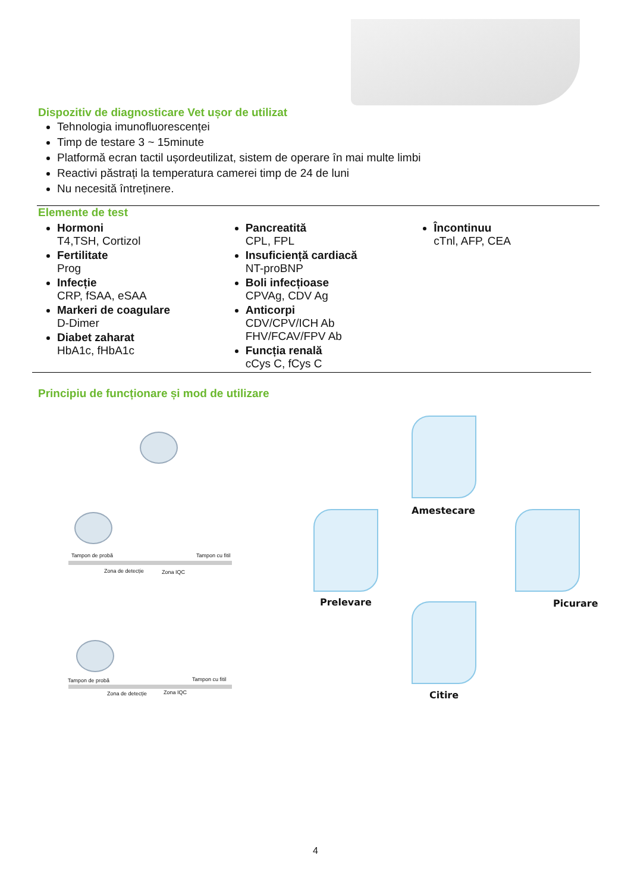Dispozitiv de diagnosticare Vet ușor de utilizat
Tehnologia imunofluorescenței
Timp de testare 3 ~ 15minute
Platformă ecran tactil ușordeutilizat, sistem de operare în mai multe limbi
Reactivi păstrați la temperatura camerei timp de 24 de luni
Nu necesită întreținere.
Elemente de test
Hormoni
T4,TSH, Cortizol
Fertilitate
Prog
Infecție
CRP, fSAA, eSAA
Markeri de coagulare
D-Dimer
Diabet zaharat
HbA1c, fHbA1c
Pancreatită
CPL, FPL
Insuficiență cardiacă
NT-proBNP
Boli infecțioase
CPVAg, CDV Ag
Anticorpi
CDV/CPV/ICH Ab
FHV/FCAV/FPV Ab
Funcția renală
cCys C, fCys C
Încontinuu
cTnl, AFP, CEA
Principiu de funcționare și mod de utilizare
Tampon de probă Tampon cu fitil
Zona de detecție Zona IQC
Tampon de probă Tampon cu fitil
Zona de detecție Zona IQC
Amestecare
Prelevare Picurare
Citire
4